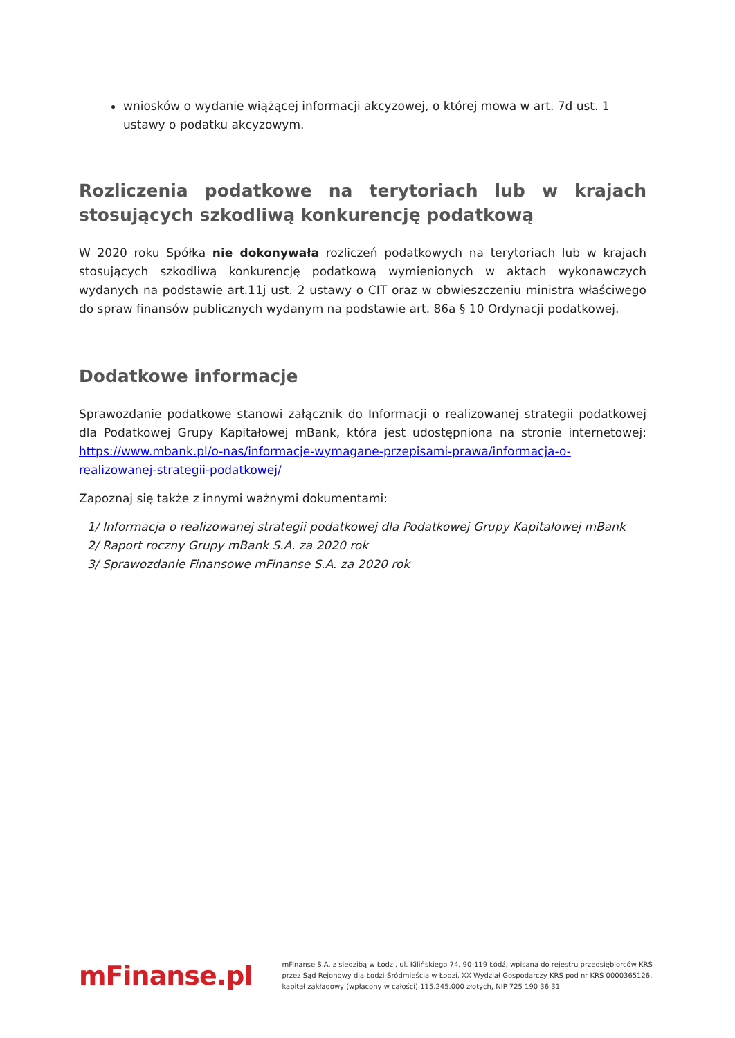wniosków o wydanie wiążącej informacji akcyzowej, o której mowa w art. 7d ust. 1 ustawy o podatku akcyzowym.
Rozliczenia podatkowe na terytoriach lub w krajach stosujących szkodliwą konkurencję podatkową
W 2020 roku Spółka nie dokonywała rozliczeń podatkowych na terytoriach lub w krajach stosujących szkodliwą konkurencję podatkową wymienionych w aktach wykonawczych wydanych na podstawie art.11j ust. 2 ustawy o CIT oraz w obwieszczeniu ministra właściwego do spraw finansów publicznych wydanym na podstawie art. 86a § 10 Ordynacji podatkowej.
Dodatkowe informacje
Sprawozdanie podatkowe stanowi załącznik do Informacji o realizowanej strategii podatkowej dla Podatkowej Grupy Kapitałowej mBank, która jest udostępniona na stronie internetowej: https://www.mbank.pl/o-nas/informacje-wymagane-przepisami-prawa/informacja-o-realizowanej-strategii-podatkowej/
Zapoznaj się także z innymi ważnymi dokumentami:
1/ Informacja o realizowanej strategii podatkowej dla Podatkowej Grupy Kapitałowej mBank
2/ Raport roczny Grupy mBank S.A. za 2020 rok
3/ Sprawozdanie Finansowe mFinanse S.A. za 2020 rok
mFinanse.pl
mFinanse S.A. z siedzibą w Łodzi, ul. Kilińskiego 74, 90-119 Łódź, wpisana do rejestru przedsiębiorców KRS
przez Sąd Rejonowy dla Łodzi-Śródmieścia w Łodzi, XX Wydział Gospodarczy KRS pod nr KRS 0000365126,
kapitał zakładowy (wpłacony w całości) 115.245.000 złotych, NIP 725 190 36 31